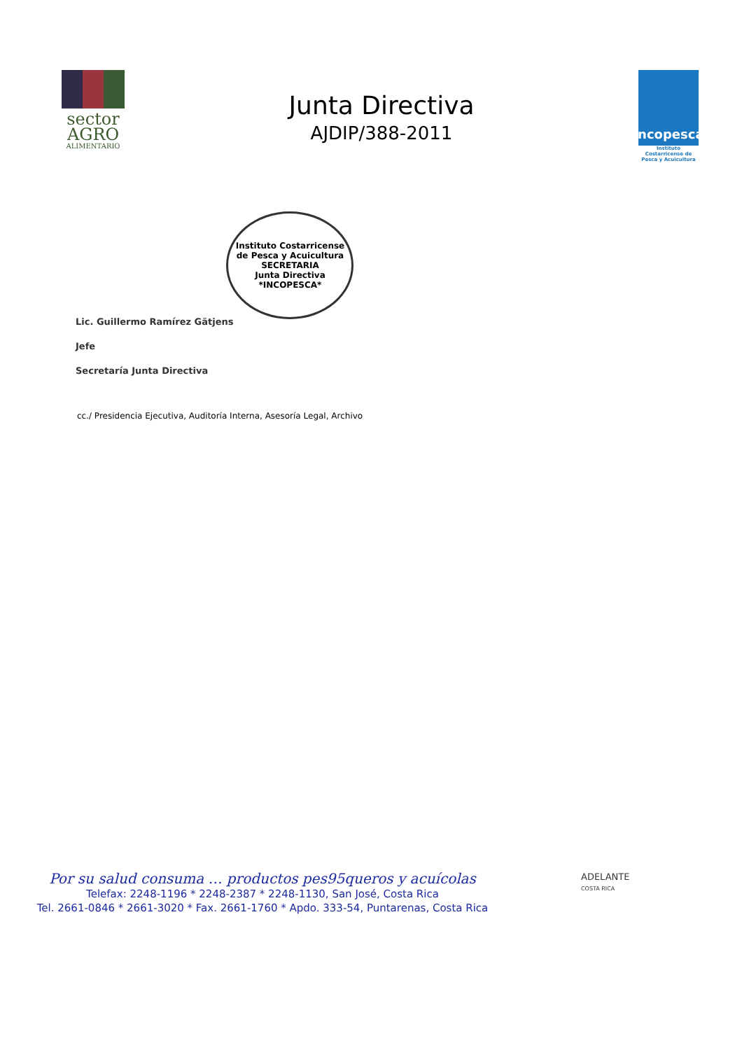sector
AGRO
ALIMENTARIO
Junta Directiva
AJDIP/388-2011
Incopesca
Instituto Costarricense de Pesca y Acuicultura
Lic. Guillermo Ramírez Gätjens
Jefe
Secretaría Junta Directiva
Instituto Costarricense de Pesca y Acuicultura
SECRETARIA
Junta Directiva
*INCOPESCA*
cc./ Presidencia Ejecutiva, Auditoría Interna, Asesoría Legal, Archivo
Por su salud consuma … productos pes95queros y acuícolas
Telefax: 2248-1196 * 2248-2387 * 2248-1130, San José, Costa Rica
Tel. 2661-0846 * 2661-3020 * Fax. 2661-1760 * Apdo. 333-54, Puntarenas, Costa Rica
ADELANTE
COSTA RICA